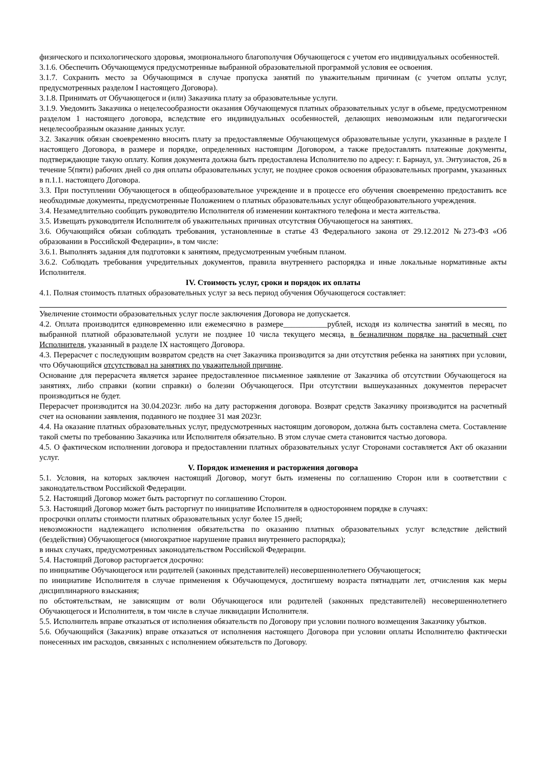физического и психологического здоровья, эмоционального благополучия Обучающегося с учетом его индивидуальных особенностей.
3.1.6. Обеспечить Обучающемуся предусмотренные выбранной образовательной программой условия ее освоения.
3.1.7. Сохранить место за Обучающимся в случае пропуска занятий по уважительным причинам (с учетом оплаты услуг, предусмотренных разделом I настоящего Договора).
3.1.8. Принимать от Обучающегося и (или) Заказчика плату за образовательные услуги.
3.1.9. Уведомить Заказчика о нецелесообразности оказания Обучающемуся платных образовательных услуг в объеме, предусмотренном разделом 1 настоящего договора, вследствие его индивидуальных особенностей, делающих невозможным или педагогически нецелесообразным оказание данных услуг.
3.2. Заказчик обязан своевременно вносить плату за предоставляемые Обучающемуся образовательные услуги, указанные в разделе I настоящего Договора, в размере и порядке, определенных настоящим Договором, а также предоставлять платежные документы, подтверждающие такую оплату. Копия документа должна быть предоставлена Исполнителю по адресу: г. Барнаул, ул. Энтузиастов, 26 в течение 5(пяти) рабочих дней со дня оплаты образовательных услуг, не позднее сроков освоения образовательных программ, указанных в п.1.1. настоящего Договора.
3.3. При поступлении Обучающегося в общеобразовательное учреждение и в процессе его обучения своевременно предоставить все необходимые документы, предусмотренные Положением о платных образовательных услуг общеобразовательного учреждения.
3.4. Незамедлительно сообщать руководителю Исполнителя об изменении контактного телефона и места жительства.
3.5. Извещать руководителя Исполнителя об уважительных причинах отсутствия Обучающегося на занятиях.
3.6. Обучающийся обязан соблюдать требования, установленные в статье 43 Федерального закона от 29.12.2012 №273-ФЗ «Об образовании в Российской Федерации», в том числе:
3.6.1. Выполнять задания для подготовки к занятиям, предусмотренным учебным планом.
3.6.2. Соблюдать требования учредительных документов, правила внутреннего распорядка и иные локальные нормативные акты Исполнителя.
IV. Стоимость услуг, сроки и порядок их оплаты
4.1. Полная стоимость платных образовательных услуг за весь период обучения Обучающегося составляет:
Увеличение стоимости образовательных услуг после заключения Договора не допускается.
4.2. Оплата производится единовременно или ежемесячно в размере___________рублей, исходя из количества занятий в месяц, по выбранной платной образовательной услуги не позднее 10 числа текущего месяца, в безналичном порядке на расчетный счет Исполнителя, указанный в разделе IX настоящего Договора.
4.3. Перерасчет с последующим возвратом средств на счет Заказчика производится за дни отсутствия ребенка на занятиях при условии, что Обучающийся отсутствовал на занятиях по уважительной причине.
Основание для перерасчета является заранее предоставленное письменное заявление от Заказчика об отсутствии Обучающегося на занятиях, либо справки (копии справки) о болезни Обучающегося. При отсутствии вышеуказанных документов перерасчет производиться не будет.
Перерасчет производится на 30.04.2023г. либо на дату расторжения договора. Возврат средств Заказчику производится на расчетный счет на основании заявления, поданного не позднее 31 мая 2023г.
4.4. На оказание платных образовательных услуг, предусмотренных настоящим договором, должна быть составлена смета. Составление такой сметы по требованию Заказчика или Исполнителя обязательно. В этом случае смета становится частью договора.
4.5. О фактическом исполнении договора и предоставлении платных образовательных услуг Сторонами составляется Акт об оказании услуг.
V. Порядок изменения и расторжения договора
5.1. Условия, на которых заключен настоящий Договор, могут быть изменены по соглашению Сторон или в соответствии с законодательством Российской Федерации.
5.2. Настоящий Договор может быть расторгнут по соглашению Сторон.
5.3. Настоящий Договор может быть расторгнут по инициативе Исполнителя в одностороннем порядке в случаях:
просрочки оплаты стоимости платных образовательных услуг более 15 дней;
невозможности надлежащего исполнения обязательства по оказанию платных образовательных услуг вследствие действий (бездействия) Обучающегося (многократное нарушение правил внутреннего распорядка);
в иных случаях, предусмотренных законодательством Российской Федерации.
5.4. Настоящий Договор расторгается досрочно:
по инициативе Обучающегося или родителей (законных представителей) несовершеннолетнего Обучающегося;
по инициативе Исполнителя в случае применения к Обучающемуся, достигшему возраста пятнадцати лет, отчисления как меры дисциплинарного взыскания;
по обстоятельствам, не зависящим от воли Обучающегося или родителей (законных представителей) несовершеннолетнего Обучающегося и Исполнителя, в том числе в случае ликвидации Исполнителя.
5.5. Исполнитель вправе отказаться от исполнения обязательств по Договору при условии полного возмещения Заказчику убытков.
5.6. Обучающийся (Заказчик) вправе отказаться от исполнения настоящего Договора при условии оплаты Исполнителю фактически понесенных им расходов, связанных с исполнением обязательств по Договору.